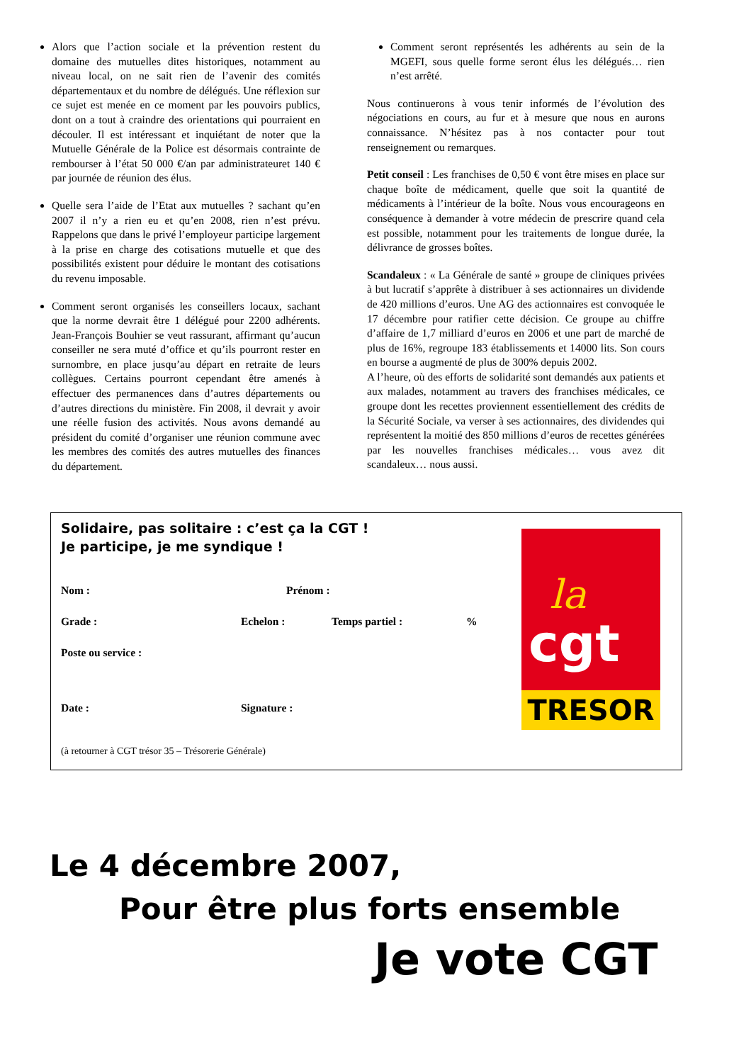Alors que l’action sociale et la prévention restent du domaine des mutuelles dites historiques, notamment au niveau local, on ne sait rien de l’avenir des comités départementaux et du nombre de délégués. Une réflexion sur ce sujet est menée en ce moment par les pouvoirs publics, dont on a tout à craindre des orientations qui pourraient en découler. Il est intéressant et inquiétant de noter que la Mutuelle Générale de la Police est désormais contrainte de rembourser à l’état 50 000 €/an par administrateuret 140 € par journée de réunion des élus.
Quelle sera l’aide de l’Etat aux mutuelles ? sachant qu’en 2007 il n’y a rien eu et qu’en 2008, rien n’est prévu. Rappelons que dans le privé l’employeur participe largement à la prise en charge des cotisations mutuelle et que des possibilités existent pour déduire le montant des cotisations du revenu imposable.
Comment seront organisés les conseillers locaux, sachant que la norme devrait être 1 délégué pour 2200 adhérents. Jean-François Bouhier se veut rassurant, affirmant qu’aucun conseiller ne sera muté d’office et qu’ils pourront rester en surnombre, en place jusqu’au départ en retraite de leurs collègues. Certains pourront cependant être amenés à effectuer des permanences dans d’autres départements ou d’autres directions du ministère. Fin 2008, il devrait y avoir une réelle fusion des activités. Nous avons demandé au président du comité d’organiser une réunion commune avec les membres des comités des autres mutuelles des finances du département.
Comment seront représentés les adhérents au sein de la MGEFI, sous quelle forme seront élus les délégués… rien n’est arrêté.
Nous continuerons à vous tenir informés de l’évolution des négociations en cours, au fur et à mesure que nous en aurons connaissance. N’hésitez pas à nos contacter pour tout renseignement ou remarques.
Petit conseil : Les franchises de 0,50 € vont être mises en place sur chaque boîte de médicament, quelle que soit la quantité de médicaments à l’intérieur de la boîte. Nous vous encourageons en conséquence à demander à votre médecin de prescrire quand cela est possible, notamment pour les traitements de longue durée, la délivrance de grosses boîtes.
Scandaleux : « La Générale de santé » groupe de cliniques privées à but lucratif s’apprête à distribuer à ses actionnaires un dividende de 420 millions d’euros. Une AG des actionnaires est convoquée le 17 décembre pour ratifier cette décision. Ce groupe au chiffre d’affaire de 1,7 milliard d’euros en 2006 et une part de marché de plus de 16%, regroupe 183 établissements et 14000 lits. Son cours en bourse a augmenté de plus de 300% depuis 2002.
A l’heure, où des efforts de solidarité sont demandés aux patients et aux malades, notamment au travers des franchises médicales, ce groupe dont les recettes proviennent essentiellement des crédits de la Sécurité Sociale, va verser à ses actionnaires, des dividendes qui représentent la moitié des 850 millions d’euros de recettes générées par les nouvelles franchises médicales… vous avez dit scandaleux… nous aussi.
Solidaire, pas solitaire : c’est ça la CGT !
Je participe, je me syndique !
Nom : Prénom :
Grade : Echelon : Temps partiel :%
Poste ou service :
Date : Signature :
(à retourner à CGT trésor 35 – Trésorerie Générale)
la
cgt
TRESOR
Le 4 décembre 2007,
Pour être plus forts ensemble
Je vote CGT